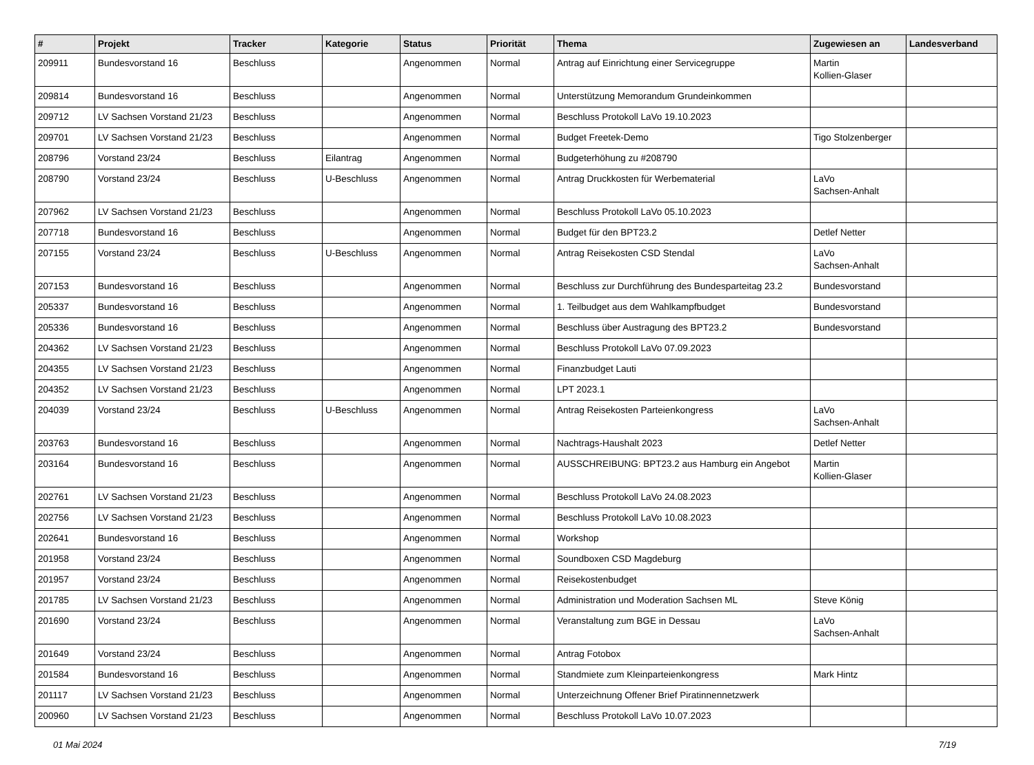| # | Projekt | Tracker | Kategorie | Status | Priorität | Thema | Zugewiesen an | Landesverband |
| --- | --- | --- | --- | --- | --- | --- | --- | --- |
| 209911 | Bundesvorstand 16 | Beschluss | | Angenommen | Normal | Antrag auf Einrichtung einer Servicegruppe | Martin Kollien-Glaser | |
| 209814 | Bundesvorstand 16 | Beschluss | | Angenommen | Normal | Unterstützung Memorandum Grundeinkommen | | |
| 209712 | LV Sachsen Vorstand 21/23 | Beschluss | | Angenommen | Normal | Beschluss Protokoll LaVo 19.10.2023 | | |
| 209701 | LV Sachsen Vorstand 21/23 | Beschluss | | Angenommen | Normal | Budget Freetek-Demo | Tigo Stolzenberger | |
| 208796 | Vorstand 23/24 | Beschluss | Eilantrag | Angenommen | Normal | Budgeterhöhung zu #208790 | | |
| 208790 | Vorstand 23/24 | Beschluss | U-Beschluss | Angenommen | Normal | Antrag Druckkosten für Werbematerial | LaVo Sachsen-Anhalt | |
| 207962 | LV Sachsen Vorstand 21/23 | Beschluss | | Angenommen | Normal | Beschluss Protokoll LaVo 05.10.2023 | | |
| 207718 | Bundesvorstand 16 | Beschluss | | Angenommen | Normal | Budget für den BPT23.2 | Detlef Netter | |
| 207155 | Vorstand 23/24 | Beschluss | U-Beschluss | Angenommen | Normal | Antrag Reisekosten CSD Stendal | LaVo Sachsen-Anhalt | |
| 207153 | Bundesvorstand 16 | Beschluss | | Angenommen | Normal | Beschluss zur Durchführung des Bundesparteitag 23.2 | Bundesvorstand | |
| 205337 | Bundesvorstand 16 | Beschluss | | Angenommen | Normal | 1. Teilbudget aus dem Wahlkampfbudget | Bundesvorstand | |
| 205336 | Bundesvorstand 16 | Beschluss | | Angenommen | Normal | Beschluss über Austragung des BPT23.2 | Bundesvorstand | |
| 204362 | LV Sachsen Vorstand 21/23 | Beschluss | | Angenommen | Normal | Beschluss Protokoll LaVo 07.09.2023 | | |
| 204355 | LV Sachsen Vorstand 21/23 | Beschluss | | Angenommen | Normal | Finanzbudget Lauti | | |
| 204352 | LV Sachsen Vorstand 21/23 | Beschluss | | Angenommen | Normal | LPT 2023.1 | | |
| 204039 | Vorstand 23/24 | Beschluss | U-Beschluss | Angenommen | Normal | Antrag Reisekosten Parteienkongress | LaVo Sachsen-Anhalt | |
| 203763 | Bundesvorstand 16 | Beschluss | | Angenommen | Normal | Nachtrags-Haushalt 2023 | Detlef Netter | |
| 203164 | Bundesvorstand 16 | Beschluss | | Angenommen | Normal | AUSSCHREIBUNG: BPT23.2 aus Hamburg ein Angebot | Martin Kollien-Glaser | |
| 202761 | LV Sachsen Vorstand 21/23 | Beschluss | | Angenommen | Normal | Beschluss Protokoll LaVo 24.08.2023 | | |
| 202756 | LV Sachsen Vorstand 21/23 | Beschluss | | Angenommen | Normal | Beschluss Protokoll LaVo 10.08.2023 | | |
| 202641 | Bundesvorstand 16 | Beschluss | | Angenommen | Normal | Workshop | | |
| 201958 | Vorstand 23/24 | Beschluss | | Angenommen | Normal | Soundboxen CSD Magdeburg | | |
| 201957 | Vorstand 23/24 | Beschluss | | Angenommen | Normal | Reisekostenbudget | | |
| 201785 | LV Sachsen Vorstand 21/23 | Beschluss | | Angenommen | Normal | Administration und Moderation Sachsen ML | Steve König | |
| 201690 | Vorstand 23/24 | Beschluss | | Angenommen | Normal | Veranstaltung zum BGE in Dessau | LaVo Sachsen-Anhalt | |
| 201649 | Vorstand 23/24 | Beschluss | | Angenommen | Normal | Antrag Fotobox | | |
| 201584 | Bundesvorstand 16 | Beschluss | | Angenommen | Normal | Standmiete zum Kleinparteienkongress | Mark Hintz | |
| 201117 | LV Sachsen Vorstand 21/23 | Beschluss | | Angenommen | Normal | Unterzeichnung Offener Brief Piratinnennetzwerk | | |
| 200960 | LV Sachsen Vorstand 21/23 | Beschluss | | Angenommen | Normal | Beschluss Protokoll LaVo 10.07.2023 | | |
01 Mai 2024 7/19